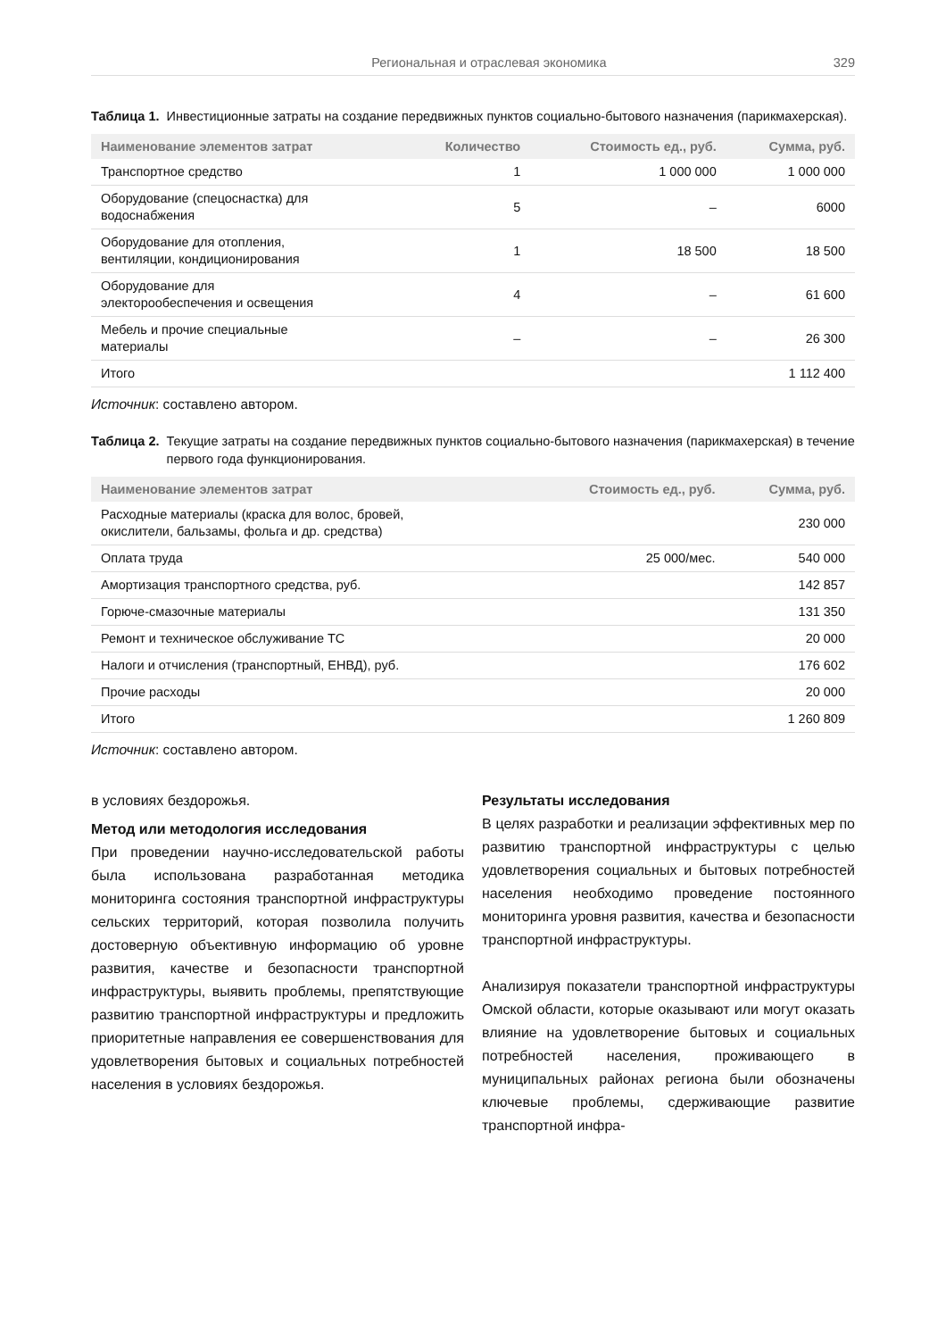Региональная и отраслевая экономика 329
Таблица 1. Инвестиционные затраты на создание передвижных пунктов социально-бытового назначения (парикмахерская).
| Наименование элементов затрат | Количество | Стоимость ед., руб. | Сумма, руб. |
| --- | --- | --- | --- |
| Транспортное средство | 1 | 1 000 000 | 1 000 000 |
| Оборудование (спецоснастка) для водоснабжения | 5 | – | 6000 |
| Оборудование для отопления, вентиляции, кондиционирования | 1 | 18 500 | 18 500 |
| Оборудование для электорообеспечения и освещения | 4 | – | 61 600 |
| Мебель и прочие специальные материалы | – | – | 26 300 |
| Итого | | | 1 112 400 |
Источник: составлено автором.
Таблица 2. Текущие затраты на создание передвижных пунктов социально-бытового назначения (парикмахерская) в течение первого года функционирования.
| Наименование элементов затрат | Стоимость ед., руб. | Сумма, руб. |
| --- | --- | --- |
| Расходные материалы (краска для волос, бровей, окислители, бальзамы, фольга и др. средства) | | 230 000 |
| Оплата труда | 25 000/мес. | 540 000 |
| Амортизация транспортного средства, руб. | | 142 857 |
| Горюче-смазочные материалы | | 131 350 |
| Ремонт и техническое обслуживание ТС | | 20 000 |
| Налоги и отчисления (транспортный, ЕНВД), руб. | | 176 602 |
| Прочие расходы | | 20 000 |
| Итого | | 1 260 809 |
Источник: составлено автором.
в условиях бездорожья.
Метод или методология исследования
При проведении научно-исследовательской работы была использована разработанная методика мониторинга состояния транспортной инфраструктуры сельских территорий, которая позволила получить достоверную объективную информацию об уровне развития, качестве и безопасности транспортной инфраструктуры, выявить проблемы, препятствующие развитию транспортной инфраструктуры и предложить приоритетные направления ее совершенствования для удовлетворения бытовых и социальных потребностей населения в условиях бездорожья.
Результаты исследования
В целях разработки и реализации эффективных мер по развитию транспортной инфраструктуры с целью удовлетворения социальных и бытовых потребностей населения необходимо проведение постоянного мониторинга уровня развития, качества и безопасности транспортной инфраструктуры.
Анализируя показатели транспортной инфраструктуры Омской области, которые оказывают или могут оказать влияние на удовлетворение бытовых и социальных потребностей населения, проживающего в муниципальных районах региона были обозначены ключевые проблемы, сдерживающие развитие транспортной инфра-